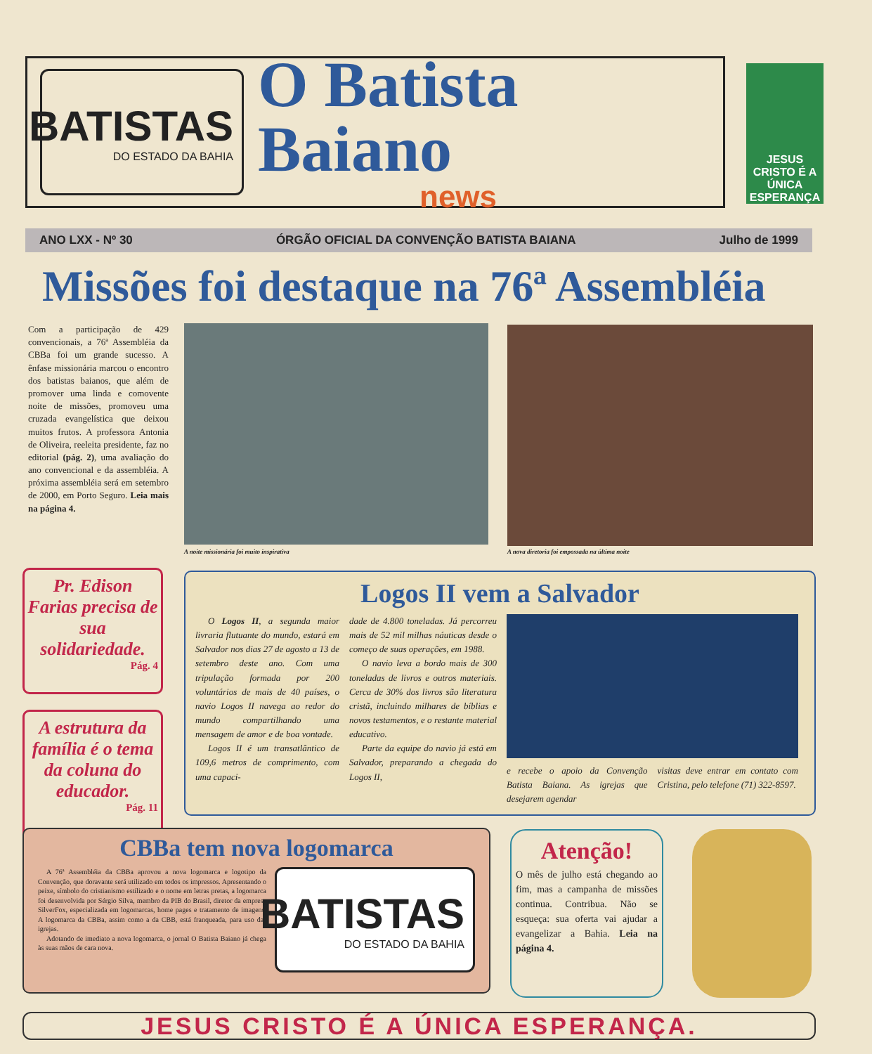BATISTAS
DO ESTADO DA BAHIA
O Batista Baiano
news
JESUS CRISTO É A ÚNICA ESPERANÇA
ANO LXX - Nº 30 ÓRGÃO OFICIAL DA CONVENÇÃO BATISTA BAIANA Julho de 1999
Missões foi destaque na 76ª Assembléia
Com a participação de 429 convencionais, a 76ª Assembléia da CBBa foi um grande sucesso. A ênfase missionária marcou o encontro dos batistas baianos, que além de promover uma linda e comovente noite de missões, promoveu uma cruzada evangelística que deixou muitos frutos. A professora Antonia de Oliveira, reeleita presidente, faz no editorial (pág. 2), uma avaliação do ano convencional e da assembléia. A próxima assembléia será em setembro de 2000, em Porto Seguro. Leia mais na página 4.
A noite missionária foi muito inspirativa
A nova diretoria foi empossada na última noite
Pr. Edison Farias precisa de sua solidariedade.
Pág. 4
A estrutura da família é o tema da coluna do educador.
Pág. 11
Logos II vem a Salvador
O Logos II, a segunda maior livraria flutuante do mundo, estará em Salvador nos dias 27 de agosto a 13 de setembro deste ano. Com uma tripulação formada por 200 voluntários de mais de 40 países, o navio Logos II navega ao redor do mundo compartilhando uma mensagem de amor e de boa vontade.
Logos II é um transatlântico de 109,6 metros de comprimento, com uma capaci-
dade de 4.800 toneladas. Já percorreu mais de 52 mil milhas náuticas desde o começo de suas operações, em 1988.
O navio leva a bordo mais de 300 toneladas de livros e outros materiais. Cerca de 30% dos livros são literatura cristã, incluindo milhares de bíblias e novos testamentos, e o restante material educativo.
Parte da equipe do navio já está em Salvador, preparando a chegada do Logos II,
e recebe o apoio da Convenção Batista Baiana. As igrejas que desejarem agendar
visitas deve entrar em contato com Cristina, pelo telefone (71) 322-8597.
CBBa tem nova logomarca
A 76ª Assembléia da CBBa aprovou a nova logomarca e logotipo da Convenção, que doravante será utilizado em todos os impressos. Apresentando o peixe, símbolo do cristianismo estilizado e o nome em letras pretas, a logomarca foi desenvolvida por Sérgio Silva, membro da PIB do Brasil, diretor da empresa SilverFox, especializada em logomarcas, home pages e tratamento de imagens. A logomarca da CBBa, assim como a da CBB, está franqueada, para uso das igrejas.
Adotando de imediato a nova logomarca, o jornal O Batista Baiano já chega às suas mãos de cara nova.
BATISTAS
DO ESTADO DA BAHIA
Atenção!
O mês de julho está chegando ao fim, mas a campanha de missões continua. Contribua. Não se esqueça: sua oferta vai ajudar a evangelizar a Bahia. Leia na página 4.
JESUS CRISTO É A ÚNICA ESPERANÇA.